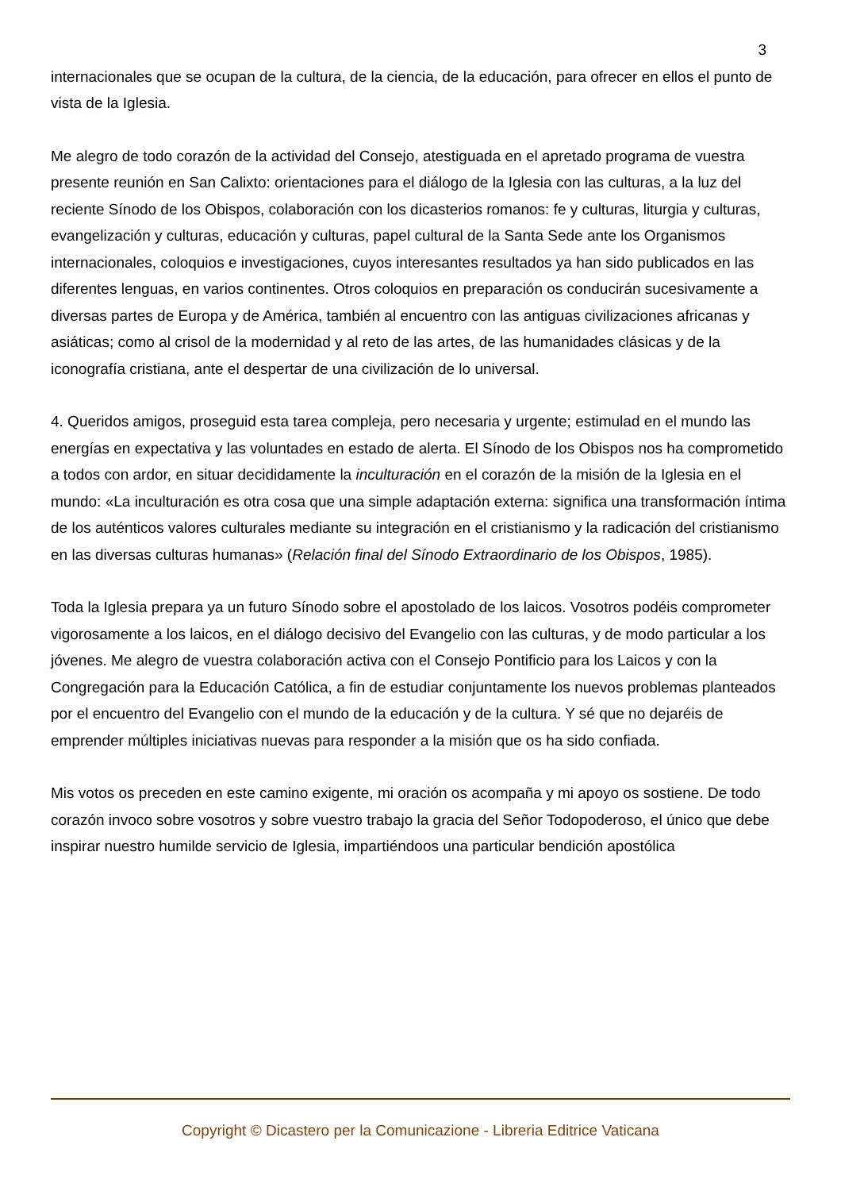3
internacionales que se ocupan de la cultura, de la ciencia, de la educación, para ofrecer en ellos el punto de vista de la Iglesia.
Me alegro de todo corazón de la actividad del Consejo, atestiguada en el apretado programa de vuestra presente reunión en San Calixto: orientaciones para el diálogo de la Iglesia con las culturas, a la luz del reciente Sínodo de los Obispos, colaboración con los dicasterios romanos: fe y culturas, liturgia y culturas, evangelización y culturas, educación y culturas, papel cultural de la Santa Sede ante los Organismos internacionales, coloquios e investigaciones, cuyos interesantes resultados ya han sido publicados en las diferentes lenguas, en varios continentes. Otros coloquios en preparación os conducirán sucesivamente a diversas partes de Europa y de América, también al encuentro con las antiguas civilizaciones africanas y asiáticas; como al crisol de la modernidad y al reto de las artes, de las humanidades clásicas y de la iconografía cristiana, ante el despertar de una civilización de lo universal.
4. Queridos amigos, proseguid esta tarea compleja, pero necesaria y urgente; estimulad en el mundo las energías en expectativa y las voluntades en estado de alerta. El Sínodo de los Obispos nos ha comprometido a todos con ardor, en situar decididamente la inculturación en el corazón de la misión de la Iglesia en el mundo: «La inculturación es otra cosa que una simple adaptación externa: significa una transformación íntima de los auténticos valores culturales mediante su integración en el cristianismo y la radicación del cristianismo en las diversas culturas humanas» (Relación final del Sínodo Extraordinario de los Obispos, 1985).
Toda la Iglesia prepara ya un futuro Sínodo sobre el apostolado de los laicos. Vosotros podéis comprometer vigorosamente a los laicos, en el diálogo decisivo del Evangelio con las culturas, y de modo particular a los jóvenes. Me alegro de vuestra colaboración activa con el Consejo Pontificio para los Laicos y con la Congregación para la Educación Católica, a fin de estudiar conjuntamente los nuevos problemas planteados por el encuentro del Evangelio con el mundo de la educación y de la cultura. Y sé que no dejaréis de emprender múltiples iniciativas nuevas para responder a la misión que os ha sido confiada.
Mis votos os preceden en este camino exigente, mi oración os acompaña y mi apoyo os sostiene. De todo corazón invoco sobre vosotros y sobre vuestro trabajo la gracia del Señor Todopoderoso, el único que debe inspirar nuestro humilde servicio de Iglesia, impartiéndoos una particular bendición apostólica
Copyright © Dicastero per la Comunicazione - Libreria Editrice Vaticana